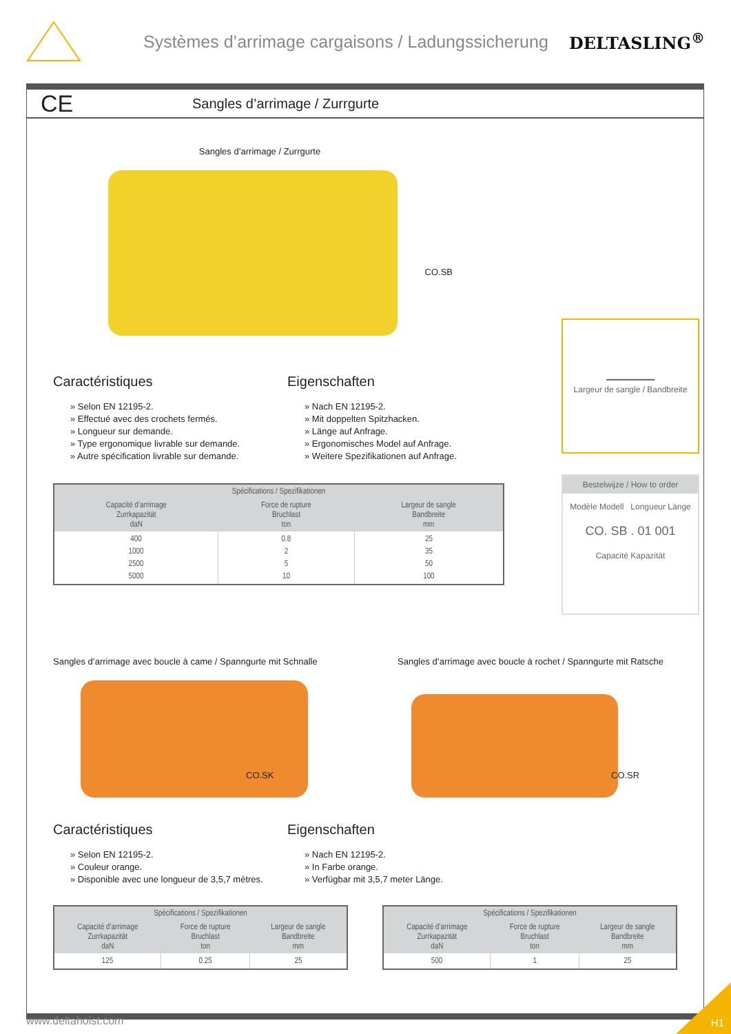Systèmes d’arrimage cargaisons / Ladungssicherung
DELTASLING<sup>®</sup>
CE Sangles d’arrimage / Zurrgurte
Sangles d’arrimage / Zurrgurte
CO.SB
Caractéristiques
» Selon EN 12195-2.
» Effectué avec des crochets fermés.
» Longueur sur demande.
» Type ergonomique livrable sur demande.
» Autre spécification livrable sur demande.
Eigenschaften
» Nach EN 12195-2.
» Mit doppelten Spitzhacken.
» Länge auf Anfrage.
» Ergonomisches Model auf Anfrage.
» Weitere Spezifikationen auf Anfrage.
| Spécifications / Spezifikationen | | |
| --- | --- | --- |
| Capacité d’arrimage Zurrkapazität daN | Force de rupture Bruchlast ton | Largeur de sangle Bandbreite mm |
| 400 1000 2500 5000 | 0.8 2 5 10 | 25 35 50 100 |
━━━━━━━━━━
Largeur de sangle / Bandbreite
Bestelwijze / How to order
Modèle Modell Longueur Länge
CO. SB . 01 001
Capacité Kapazität
Sangles d’arrimage avec boucle à came / Spanngurte mit Schnalle
CO.SK
Sangles d’arrimage avec boucle à rochet / Spanngurte mit Ratsche
CO.SR
Caractéristiques
» Selon EN 12195-2.
» Couleur orange.
» Disponible avec une longueur de 3,5,7 mètres.
Eigenschaften
» Nach EN 12195-2.
» In Farbe orange.
» Verfügbar mit 3,5,7 meter Länge.
| Spécifications / Spezifikationen | | |
| --- | --- | --- |
| Capacité d’arrimage Zurrkapazität daN | Force de rupture Bruchlast ton | Largeur de sangle Bandbreite mm |
| 125 | 0.25 | 25 |
| Spécifications / Spezifikationen | | |
| --- | --- | --- |
| Capacité d’arrimage Zurrkapazität daN | Force de rupture Bruchlast ton | Largeur de sangle Bandbreite mm |
| 500 | 1 | 25 |
www.deltahoist.com H1